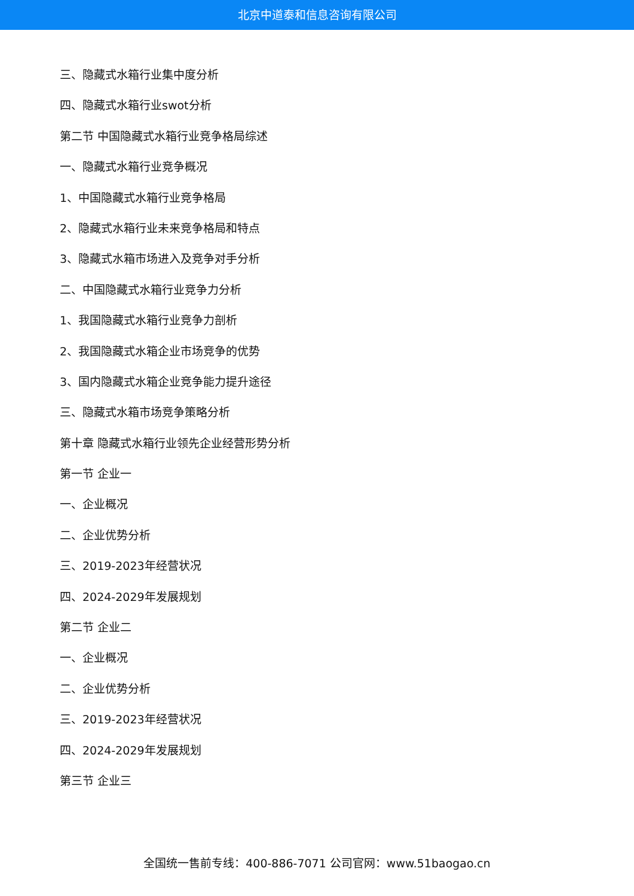北京中道泰和信息咨询有限公司
三、隐藏式水箱行业集中度分析
四、隐藏式水箱行业swot分析
第二节 中国隐藏式水箱行业竞争格局综述
一、隐藏式水箱行业竞争概况
1、中国隐藏式水箱行业竞争格局
2、隐藏式水箱行业未来竞争格局和特点
3、隐藏式水箱市场进入及竞争对手分析
二、中国隐藏式水箱行业竞争力分析
1、我国隐藏式水箱行业竞争力剖析
2、我国隐藏式水箱企业市场竞争的优势
3、国内隐藏式水箱企业竞争能力提升途径
三、隐藏式水箱市场竞争策略分析
第十章 隐藏式水箱行业领先企业经营形势分析
第一节 企业一
一、企业概况
二、企业优势分析
三、2019-2023年经营状况
四、2024-2029年发展规划
第二节 企业二
一、企业概况
二、企业优势分析
三、2019-2023年经营状况
四、2024-2029年发展规划
第三节 企业三
全国统一售前专线：400-886-7071 公司官网：www.51baogao.cn